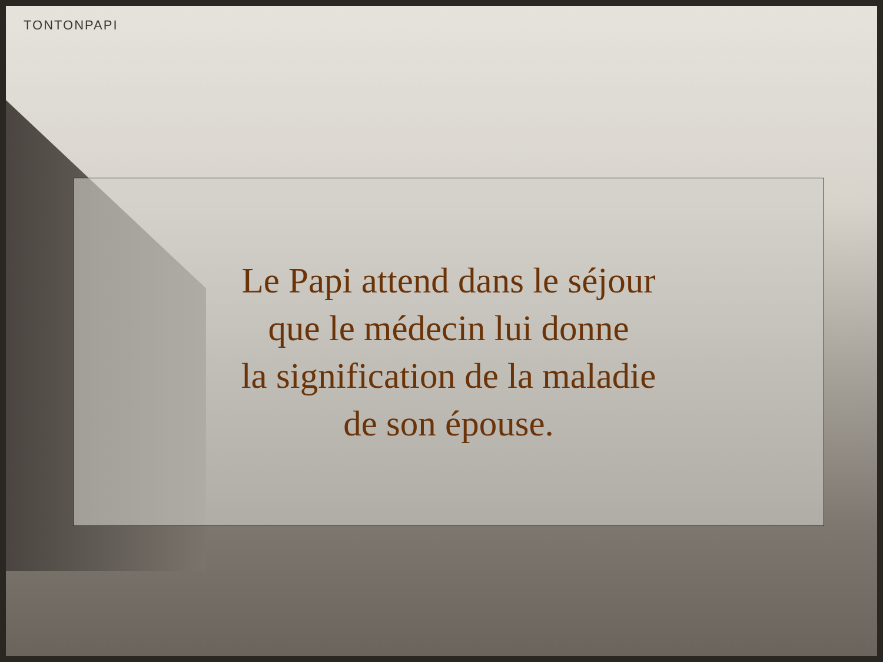TONTONPAPI
Le Papi attend dans le séjour
que le médecin lui donne
la signification de la maladie
de son épouse.